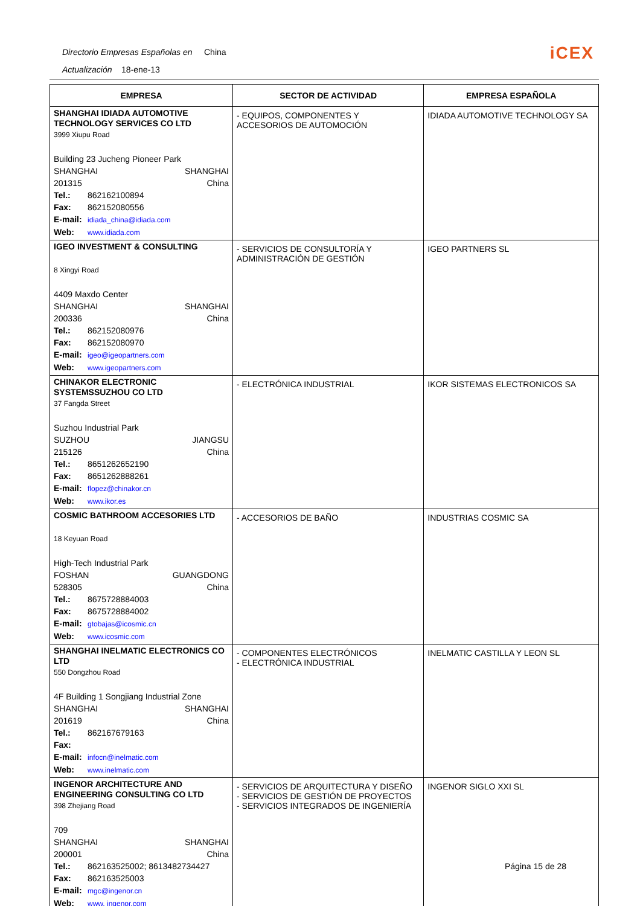Directorio Empresas Españolas en China
Actualización 18-ene-13
iCEX
| EMPRESA | SECTOR DE ACTIVIDAD | EMPRESA ESPAÑOLA |
| --- | --- | --- |
| SHANGHAI IDIADA AUTOMOTIVE TECHNOLOGY SERVICES CO LTD 3999 Xiupu Road Building 23 Jucheng Pioneer Park SHANGHAI SHANGHAI 201315 China Tel.: 862162100894 Fax: 862152080556 E-mail: idiada_china@idiada.com Web: www.idiada.com | - EQUIPOS, COMPONENTES Y ACCESORIOS DE AUTOMOCIÓN | IDIADA AUTOMOTIVE TECHNOLOGY SA |
| IGEO INVESTMENT & CONSULTING 8 Xingyi Road 4409 Maxdo Center SHANGHAI SHANGHAI 200336 China Tel.: 862152080976 Fax: 862152080970 E-mail: igeo@igeopartners.com Web: www.igeopartners.com | - SERVICIOS DE CONSULTORÍA Y ADMINISTRACIÓN DE GESTIÓN | IGEO PARTNERS SL |
| CHINAKOR ELECTRONIC SYSTEMSSUZHOU CO LTD 37 Fangda Street Suzhou Industrial Park SUZHOU JIANGSU 215126 China Tel.: 8651262652190 Fax: 8651262888261 E-mail: flopez@chinakor.cn Web: www.ikor.es | - ELECTRÓNICA INDUSTRIAL | IKOR SISTEMAS ELECTRONICOS SA |
| COSMIC BATHROOM ACCESORIES LTD 18 Keyuan Road High-Tech Industrial Park FOSHAN GUANGDONG 528305 China Tel.: 8675728884003 Fax: 8675728884002 E-mail: gtobajas@icosmic.cn Web: www.icosmic.com | - ACCESORIOS DE BAÑO | INDUSTRIAS COSMIC SA |
| SHANGHAI INELMATIC ELECTRONICS CO LTD 550 Dongzhou Road 4F Building 1 Songjiang Industrial Zone SHANGHAI SHANGHAI 201619 China Tel.: 862167679163 Fax: E-mail: infocn@inelmatic.com Web: www.inelmatic.com | - COMPONENTES ELECTRÓNICOS - ELECTRÓNICA INDUSTRIAL | INELMATIC CASTILLA Y LEON SL |
| INGENOR ARCHITECTURE AND ENGINEERING CONSULTING CO LTD 398 Zhejiang Road 709 SHANGHAI SHANGHAI 200001 China Tel.: 862163525002; 8613482734427 Fax: 862163525003 E-mail: mgc@ingenor.cn Web: www. ingenor.com | - SERVICIOS DE ARQUITECTURA Y DISEÑO - SERVICIOS DE GESTIÓN DE PROYECTOS - SERVICIOS INTEGRADOS DE INGENIERÍA | INGENOR SIGLO XXI SL |
Página 15 de 28